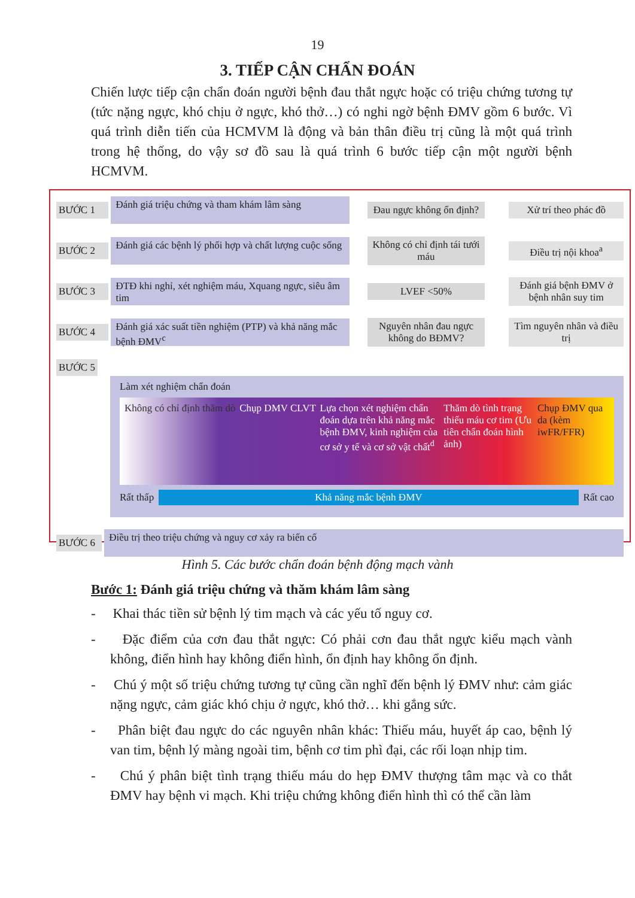19
3. TIẾP CẬN CHẨN ĐOÁN
Chiến lược tiếp cận chẩn đoán người bệnh đau thắt ngực hoặc có triệu chứng tương tự (tức nặng ngực, khó chịu ở ngực, khó thở…) có nghi ngờ bệnh ĐMV gồm 6 bước. Vì quá trình diễn tiến của HCMVM là động và bản thân điều trị cũng là một quá trình trong hệ thống, do vậy sơ đồ sau là quá trình 6 bước tiếp cận một người bệnh HCMVM.
BƯỚC 1
Đánh giá triệu chứng và tham khám lâm sàng
Đau ngực không ổn định?
Xử trí theo phác đồ
BƯỚC 2
Đánh giá các bệnh lý phối hợp và chất lượng cuộc sống
Không có chỉ định tái tưới máu
Điều trị nội khoa<sup>a</sup>
BƯỚC 3
ĐTĐ khi nghỉ, xét nghiệm máu, Xquang ngực, siêu âm tim
LVEF <50%
Đánh giá bệnh ĐMV ở bệnh nhân suy tim
BƯỚC 4
Đánh giá xác suất tiền nghiệm (PTP) và khả năng mắc bệnh ĐMV<sup>c</sup>
Nguyên nhân đau ngực không do BĐMV?
Tìm nguyên nhân và điều trị
BƯỚC 5
Làm xét nghiệm chẩn đoán
Không có chỉ định thăm dò Chụp DMV CLVT Lựa chọn xét nghiệm chẩn đoán dựa trên khả năng mắc bệnh ĐMV, kinh nghiệm của cơ sở y tế và cơ sở vật chất<sup>d</sup> Thăm dò tình trạng thiếu máu cơ tim (Ưu tiên chẩn đoán hình ảnh) Chụp ĐMV qua da (kèm iwFR/FFR)
Rất thấp
Khả năng mắc bệnh ĐMV
Rất cao
BƯỚC 6
Điều trị theo triệu chứng và nguy cơ xảy ra biến cố
Hình 5. Các bước chẩn đoán bệnh động mạch vành
Bước 1: Đánh giá triệu chứng và thăm khám lâm sàng
- Khai thác tiền sử bệnh lý tim mạch và các yếu tố nguy cơ.
- Đặc điểm của cơn đau thắt ngực: Có phải cơn đau thắt ngực kiểu mạch vành không, điển hình hay không điển hình, ổn định hay không ổn định.
- Chú ý một số triệu chứng tương tự cũng cần nghĩ đến bệnh lý ĐMV như: cảm giác nặng ngực, cảm giác khó chịu ở ngực, khó thở… khi gắng sức.
- Phân biệt đau ngực do các nguyên nhân khác: Thiếu máu, huyết áp cao, bệnh lý van tim, bệnh lý màng ngoài tim, bệnh cơ tim phì đại, các rối loạn nhịp tim.
- Chú ý phân biệt tình trạng thiếu máu do hẹp ĐMV thượng tâm mạc và co thắt ĐMV hay bệnh vi mạch. Khi triệu chứng không điển hình thì có thể cần làm